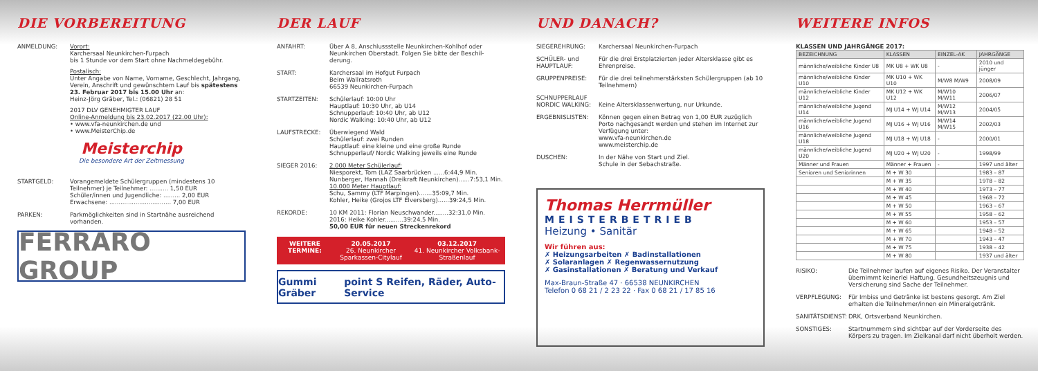DIE VORBEREITUNG
ANMELDUNG: Vorort:
Karchersaal Neunkirchen-Furpach
bis 1 Stunde vor dem Start ohne Nachmeldegebühr.
Postalisch:
Unter Angabe von Name, Vorname, Geschlecht, Jahrgang, Verein, Anschrift und gewünschtem Lauf bis spätestens 23. Februar 2017 bis 15.00 Uhr an:
Heinz-Jörg Gräber, Tel.: (06821) 28 51
2017 DLV GENEHMIGTER LAUF
Online-Anmeldung bis 23.02.2017 (22.00 Uhr):
• www.vfa-neunkirchen.de und
• www.MeisterChip.de
Meisterchip
Die besondere Art der Zeitmessung
STARTGELD: Vorangemeldete Schülergruppen (mindestens 10 Teilnehmer) je Teilnehmer: .......... 1,50 EUR
Schüler/innen und Jugendliche: ......... 2,00 EUR
Erwachsene: ................................. 7,00 EUR
PARKEN: Parkmöglichkeiten sind in Startnähe ausreichend vorhanden.
FERRARO GROUP
DER LAUF
ANFAHRT: Über A 8, Anschlussstelle Neunkirchen-Kohlhof oder Neunkirchen Oberstadt. Folgen Sie bitte der Beschil-derung.
START: Karchersaal im Hofgut Furpach
Beim Wallratsroth
66539 Neunkirchen-Furpach
STARTZEITEN: Schülerlauf: 10:00 Uhr
Hauptlauf: 10:30 Uhr, ab U14
Schnupperlauf: 10:40 Uhr, ab U12
Nordic Walking: 10:40 Uhr, ab U12
LAUFSTRECKE: Überwiegend Wald
Schülerlauf: zwei Runden
Hauptlauf: eine kleine und eine große Runde
Schnupperlauf/ Nordic Walking jeweils eine Runde
SIEGER 2016: 2.000 Meter Schülerlauf:
Niesporekt, Tom (LAZ Saarbrücken ......6:44,9 Min.
Nunberger, Hannah (Dreikraft Neunkirchen)......7:53,1 Min.
10.000 Meter Hauptlauf:
Schu, Sammy (LTF Marpingen).......35:09,7 Min.
Kohler, Heike (Grojos LTF Elversberg)......39:24,5 Min.
REKORDE: 10 KM 2011: Florian Neuschwander........32:31,0 Min.
2016: Heike Kohler..........39:24,5 Min.
50,00 EUR für neuen Streckenrekord
WEITERE TERMINE: 20.05.2017
26. Neunkircher Sparkassen-Citylauf 03.12.2017
41. Neunkircher Volksbank-Straßenlauf
Gummi Gräber point S Reifen, Räder, Auto-Service
UND DANACH?
SIEGEREHRUNG: Karchersaal Neunkirchen-Furpach
SCHÜLER- und HAUPTLAUF:
Für die drei Erstplatzierten jeder Altersklasse gibt es Ehrenpreise.
GRUPPENPREISE: Für die drei teilnehmerstärksten Schülergruppen (ab 10 Teilnehmern)
SCHNUPPERLAUF NORDIC WALKING:
Keine Altersklassenwertung, nur Urkunde.
ERGEBNISLISTEN: Können gegen einen Betrag von 1,00 EUR zuzüglich Porto nachgesandt werden und stehen im Internet zur Verfügung unter:
www.vfa-neunkirchen.de
www.meisterchip.de
DUSCHEN: In der Nähe von Start und Ziel.
Schule in der Sebachstraße.
Thomas Herrmüller
MEISTERBETRIEB
Heizung • Sanitär
Wir führen aus:
✗ Heizungsarbeiten ✗ Badinstallationen
✗ Solaranlagen ✗ Regenwassernutzung
✗ Gasinstallationen ✗ Beratung und Verkauf
Max-Braun-Straße 47 · 66538 NEUNKIRCHEN
Telefon 0 68 21 / 2 23 22 · Fax 0 68 21 / 17 85 16
WEITERE INFOS
KLASSEN UND JAHRGÄNGE 2017:
| BEZEICHNUNG | KLASSEN | EINZEL-AK | JAHRGÄNGE |
| --- | --- | --- | --- |
| männliche/weibliche Kinder U8 | MK U8 + WK U8 | - | 2010 und jünger |
| männliche/weibliche Kinder U10 | MK U10 + WK U10 | M/W8 M/W9 | 2008/09 |
| männliche/weibliche Kinder U12 | MK U12 + WK U12 | M/W10 M/W11 | 2006/07 |
| männliche/weibliche Jugend U14 | MJ U14 + WJ U14 | M/W12 M/W13 | 2004/05 |
| männliche/weibliche Jugend U16 | MJ U16 + WJ U16 | M/W14 M/W15 | 2002/03 |
| männliche/weibliche Jugend U18 | MJ U18 + WJ U18 | - | 2000/01 |
| männliche/weibliche Jugend U20 | MJ U20 + WJ U20 | - | 1998/99 |
| Männer und Frauen | Männer + Frauen | - | 1997 und älter |
| Senioren und Seniorinnen | M + W 30 | | 1983 – 87 |
| | M + W 35 | | 1978 – 82 |
| | M + W 40 | | 1973 – 77 |
| | M + W 45 | | 1968 – 72 |
| | M + W 50 | | 1963 – 67 |
| | M + W 55 | | 1958 – 62 |
| | M + W 60 | | 1953 – 57 |
| | M + W 65 | | 1948 – 52 |
| | M + W 70 | | 1943 – 47 |
| | M + W 75 | | 1938 – 42 |
| | M + W 80 | | 1937 und älter |
RISIKO: Die Teilnehmer laufen auf eigenes Risiko. Der Veranstalter übernimmt keinerlei Haftung. Gesundheitszeugnis und Versicherung sind Sache der Teilnehmer.
VERPFLEGUNG: Für Imbiss und Getränke ist bestens gesorgt. Am Ziel erhalten die Teilnehmer/innen ein Mineralgetränk.
SANITÄTSDIENST:
DRK, Ortsverband Neunkirchen.
SONSTIGES: Startnummern sind sichtbar auf der Vorderseite des Körpers zu tragen. Im Zielkanal darf nicht überholt werden.